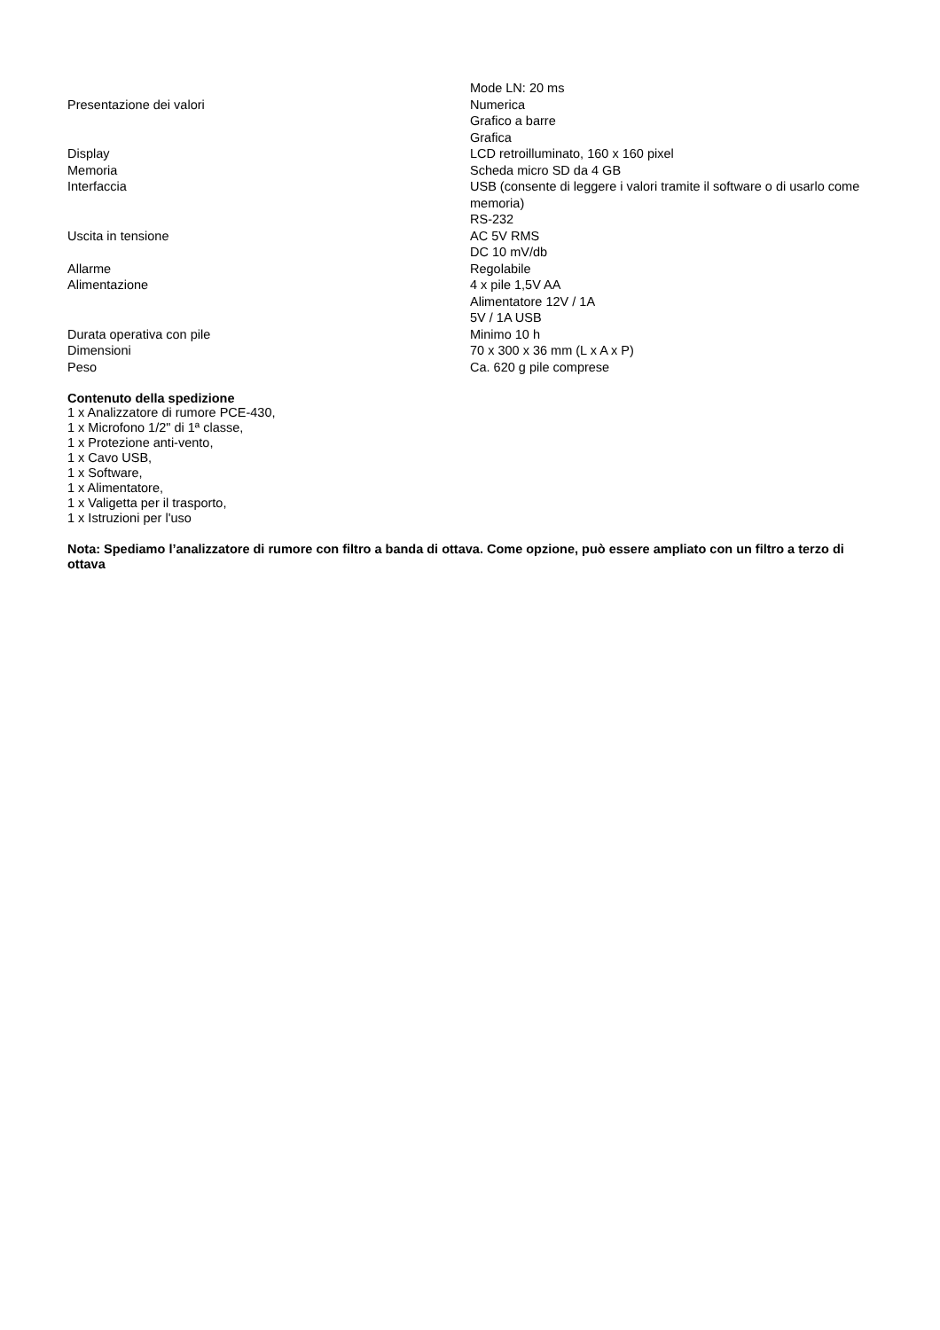| | Mode LN: 20 ms |
| Presentazione dei valori | Numerica Grafico a barre Grafica |
| Display | LCD retroilluminato, 160 x 160 pixel |
| Memoria | Scheda micro SD da 4 GB |
| Interfaccia | USB (consente di leggere i valori tramite il software o di usarlo come memoria) RS-232 |
| Uscita in tensione | AC 5V RMS DC 10 mV/db |
| Allarme | Regolabile |
| Alimentazione | 4 x pile 1,5V AA Alimentatore 12V / 1A 5V / 1A USB |
| Durata operativa con pile | Minimo 10 h |
| Dimensioni | 70 x 300 x 36 mm (L x A x P) |
| Peso | Ca. 620 g pile comprese |
Contenuto della spedizione
1 x Analizzatore di rumore PCE-430,
1 x Microfono 1/2" di 1ª classe,
1 x Protezione anti-vento,
1 x Cavo USB,
1 x Software,
1 x Alimentatore,
1 x Valigetta per il trasporto,
1 x Istruzioni per l'uso
Nota: Spediamo l’analizzatore di rumore con filtro a banda di ottava. Come opzione, può essere ampliato con un filtro a terzo di ottava